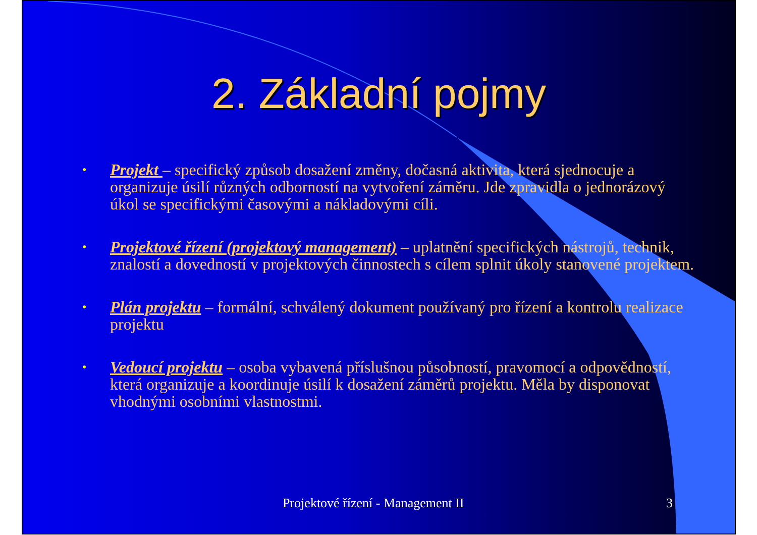2. Základní pojmy
• Projekt – specifický způsob dosažení změny, dočasná aktivita, která sjednocuje a organizuje úsilí různých odborností na vytvoření záměru. Jde zpravidla o jednorázový úkol se specifickými časovými a nákladovými cíli.
• Projektové řízení (projektový management) – uplatnění specifických nástrojů, technik, znalostí a dovedností v projektových činnostech s cílem splnit úkoly stanovené projektem.
• Plán projektu – formální, schválený dokument používaný pro řízení a kontrolu realizace projektu
• Vedoucí projektu – osoba vybavená příslušnou působností, pravomocí a odpovědností, která organizuje a koordinuje úsilí k dosažení záměrů projektu. Měla by disponovat vhodnými osobními vlastnostmi.
Projektové řízení - Management II 3